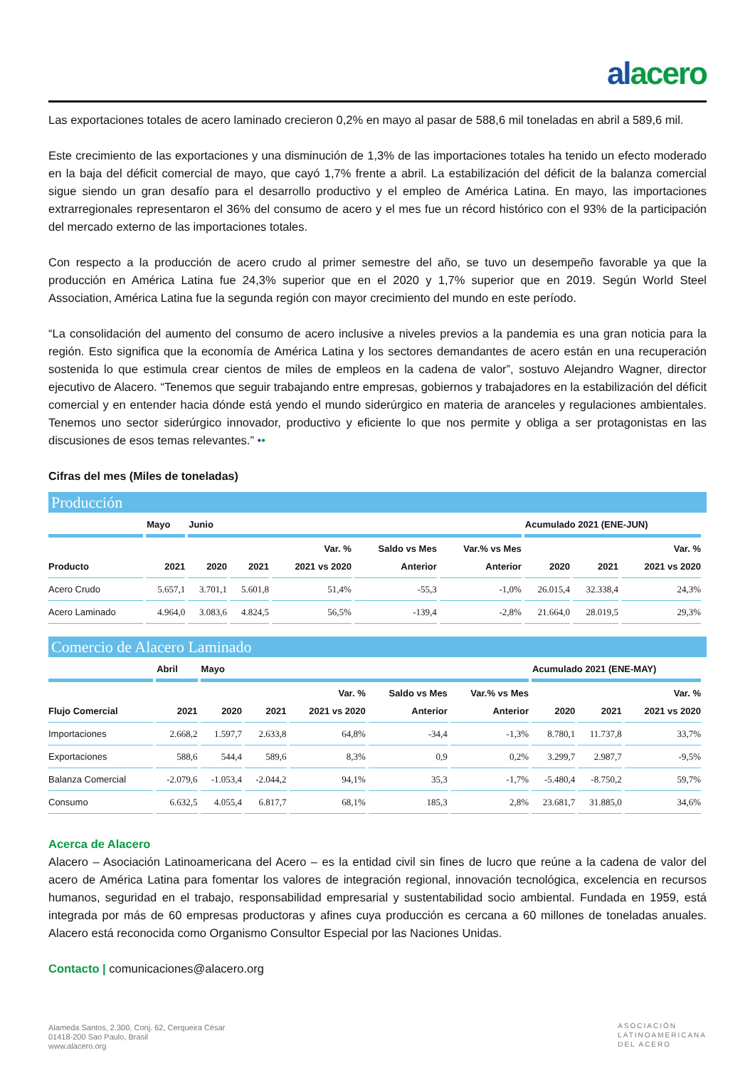alacero
Las exportaciones totales de acero laminado crecieron 0,2% en mayo al pasar de 588,6 mil toneladas en abril a 589,6 mil.
Este crecimiento de las exportaciones y una disminución de 1,3% de las importaciones totales ha tenido un efecto moderado en la baja del déficit comercial de mayo, que cayó 1,7% frente a abril. La estabilización del déficit de la balanza comercial sigue siendo un gran desafío para el desarrollo productivo y el empleo de América Latina. En mayo, las importaciones extrarregionales representaron el 36% del consumo de acero y el mes fue un récord histórico con el 93% de la participación del mercado externo de las importaciones totales.
Con respecto a la producción de acero crudo al primer semestre del año, se tuvo un desempeño favorable ya que la producción en América Latina fue 24,3% superior que en el 2020 y 1,7% superior que en 2019. Según World Steel Association, América Latina fue la segunda región con mayor crecimiento del mundo en este período.
“La consolidación del aumento del consumo de acero inclusive a niveles previos a la pandemia es una gran noticia para la región. Esto significa que la economía de América Latina y los sectores demandantes de acero están en una recuperación sostenida lo que estimula crear cientos de miles de empleos en la cadena de valor”, sostuvo Alejandro Wagner, director ejecutivo de Alacero. “Tenemos que seguir trabajando entre empresas, gobiernos y trabajadores en la estabilización del déficit comercial y en entender hacia dónde está yendo el mundo siderúrgico en materia de aranceles y regulaciones ambientales. Tenemos uno sector siderúrgico innovador, productivo y eficiente lo que nos permite y obliga a ser protagonistas en las discusiones de esos temas relevantes.” ••
Cifras del mes (Miles de toneladas)
Producción
| | Mayo | Junio | | | | | Acumulado 2021 (ENE-JUN) | | |
| --- | --- | --- | --- | --- | --- | --- | --- | --- | --- |
| Producto | 2021 | 2020 | 2021 | Var. % 2021 vs 2020 | Saldo vs Mes Anterior | Var.% vs Mes Anterior | 2020 | 2021 | Var. % 2021 vs 2020 |
| Acero Crudo | 5.657,1 | 3.701,1 | 5.601,8 | 51,4% | -55,3 | -1,0% | 26.015,4 | 32.338,4 | 24,3% |
| Acero Laminado | 4.964,0 | 3.083,6 | 4.824,5 | 56,5% | -139,4 | -2,8% | 21.664,0 | 28.019,5 | 29,3% |
Comercio de Alacero Laminado
| | Abril | Mayo | | | | | Acumulado 2021 (ENE-MAY) | | |
| --- | --- | --- | --- | --- | --- | --- | --- | --- | --- |
| Flujo Comercial | 2021 | 2020 | 2021 | Var. % 2021 vs 2020 | Saldo vs Mes Anterior | Var.% vs Mes Anterior | 2020 | 2021 | Var. % 2021 vs 2020 |
| Importaciones | 2.668,2 | 1.597,7 | 2.633,8 | 64,8% | -34,4 | -1,3% | 8.780,1 | 11.737,8 | 33,7% |
| Exportaciones | 588,6 | 544,4 | 589,6 | 8,3% | 0,9 | 0,2% | 3.299,7 | 2.987,7 | -9,5% |
| Balanza Comercial | -2.079,6 | -1.053,4 | -2.044,2 | 94,1% | 35,3 | -1,7% | -5.480,4 | -8.750,2 | 59,7% |
| Consumo | 6.632,5 | 4.055,4 | 6.817,7 | 68,1% | 185,3 | 2,8% | 23.681,7 | 31.885,0 | 34,6% |
Acerca de Alacero
Alacero – Asociación Latinoamericana del Acero – es la entidad civil sin fines de lucro que reúne a la cadena de valor del acero de América Latina para fomentar los valores de integración regional, innovación tecnológica, excelencia en recursos humanos, seguridad en el trabajo, responsabilidad empresarial y sustentabilidad socio ambiental. Fundada en 1959, está integrada por más de 60 empresas productoras y afines cuya producción es cercana a 60 millones de toneladas anuales. Alacero está reconocida como Organismo Consultor Especial por las Naciones Unidas.
Contacto | comunicaciones@alacero.org
Alameda Santos, 2.300, Conj. 62, Cerqueira César
01418-200 Sao Paulo, Brasil
www.alacero.org
ASOCIACIÓN
LATINOAMERICANA
DEL ACERO